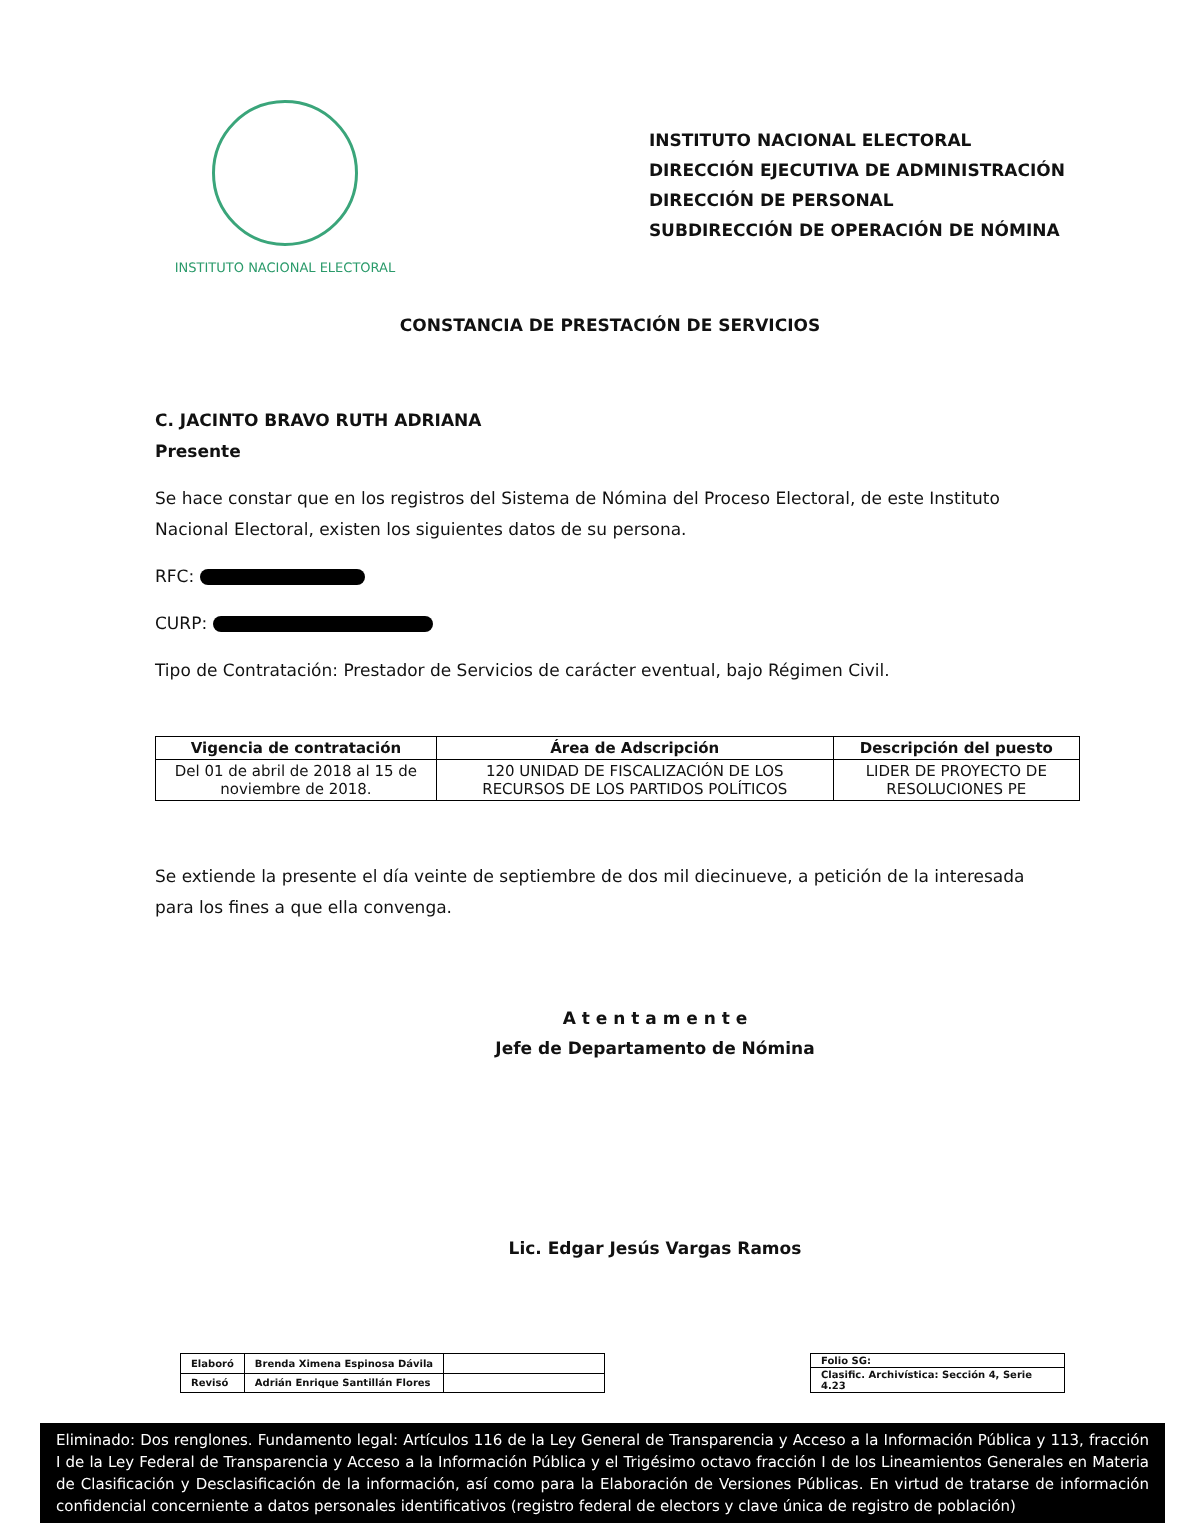INSTITUTO NACIONAL ELECTORAL
INSTITUTO NACIONAL ELECTORAL
DIRECCIÓN EJECUTIVA DE ADMINISTRACIÓN
DIRECCIÓN DE PERSONAL
SUBDIRECCIÓN DE OPERACIÓN DE NÓMINA
CONSTANCIA DE PRESTACIÓN DE SERVICIOS
C. JACINTO BRAVO RUTH ADRIANA
Presente
Se hace constar que en los registros del Sistema de Nómina del Proceso Electoral, de este Instituto Nacional Electoral, existen los siguientes datos de su persona.
RFC:
CURP:
Tipo de Contratación: Prestador de Servicios de carácter eventual, bajo Régimen Civil.
| Vigencia de contratación | Área de Adscripción | Descripción del puesto |
| --- | --- | --- |
| Del 01 de abril de 2018 al 15 de noviembre de 2018. | 120 UNIDAD DE FISCALIZACIÓN DE LOS RECURSOS DE LOS PARTIDOS POLÍTICOS | LIDER DE PROYECTO DE RESOLUCIONES PE |
Se extiende la presente el día veinte de septiembre de dos mil diecinueve, a petición de la interesada para los fines a que ella convenga.
A t e n t a m e n t e
Jefe de Departamento de Nómina
Lic. Edgar Jesús Vargas Ramos
| Elaboró | Brenda Ximena Espinosa Dávila | |
| Revisó | Adrián Enrique Santillán Flores | |
| Folio SG: |
| Clasific. Archivística: Sección 4, Serie 4.23 |
Eliminado: Dos renglones. Fundamento legal: Artículos 116 de la Ley General de Transparencia y Acceso a la Información Pública y 113, fracción I de la Ley Federal de Transparencia y Acceso a la Información Pública y el Trigésimo octavo fracción I de los Lineamientos Generales en Materia de Clasificación y Desclasificación de la información, así como para la Elaboración de Versiones Públicas. En virtud de tratarse de información confidencial concerniente a datos personales identificativos (registro federal de electors y clave única de registro de población)